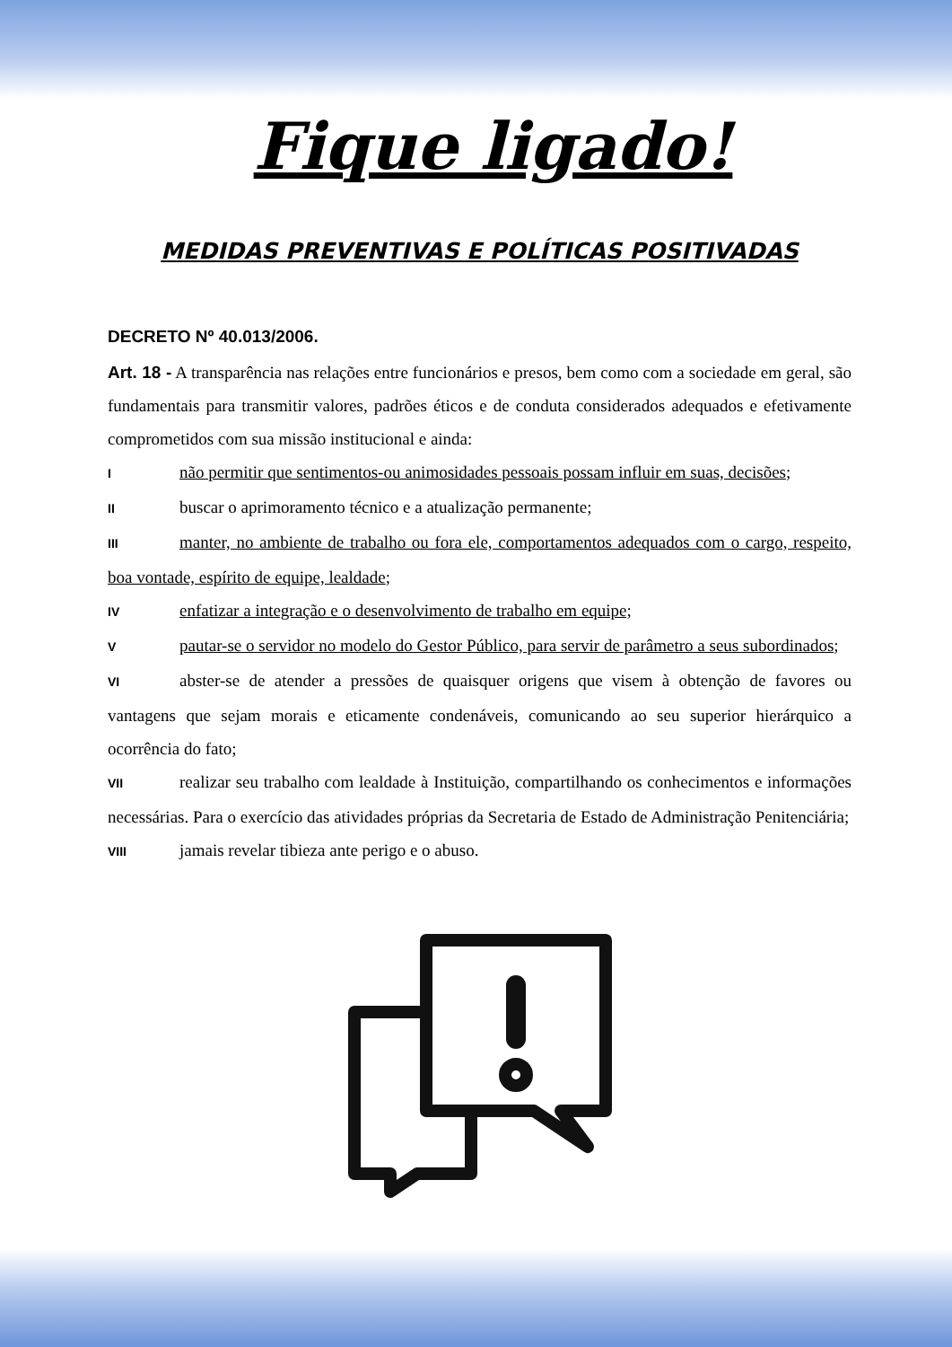Fique ligado!
MEDIDAS PREVENTIVAS E POLÍTICAS POSITIVADAS
DECRETO Nº 40.013/2006.
Art. 18 - A transparência nas relações entre funcionários e presos, bem como com a sociedade em geral, são fundamentais para transmitir valores, padrões éticos e de conduta considerados adequados e efetivamente comprometidos com sua missão institucional e ainda:
Inão permitir que sentimentos-ou animosidades pessoais possam influir em suas, decisões;
II buscar o aprimoramento técnico e a atualização permanente;
III manter, no ambiente de trabalho ou fora ele, comportamentos adequados com o cargo, respeito, boa vontade, espírito de equipe, lealdade;
IV enfatizar a integração e o desenvolvimento de trabalho em equipe;
Vpautar-se o servidor no modelo do Gestor Público, para servir de parâmetro a seus subordinados;
VI abster-se de atender a pressões de quaisquer origens que visem à obtenção de favores ou vantagens que sejam morais e eticamente condenáveis, comunicando ao seu superior hierárquico a ocorrência do fato;
VII realizar seu trabalho com lealdade à Instituição, compartilhando os conhecimentos e informações necessárias. Para o exercício das atividades próprias da Secretaria de Estado de Administração Penitenciária;
VIII jamais revelar tibieza ante perigo e o abuso.